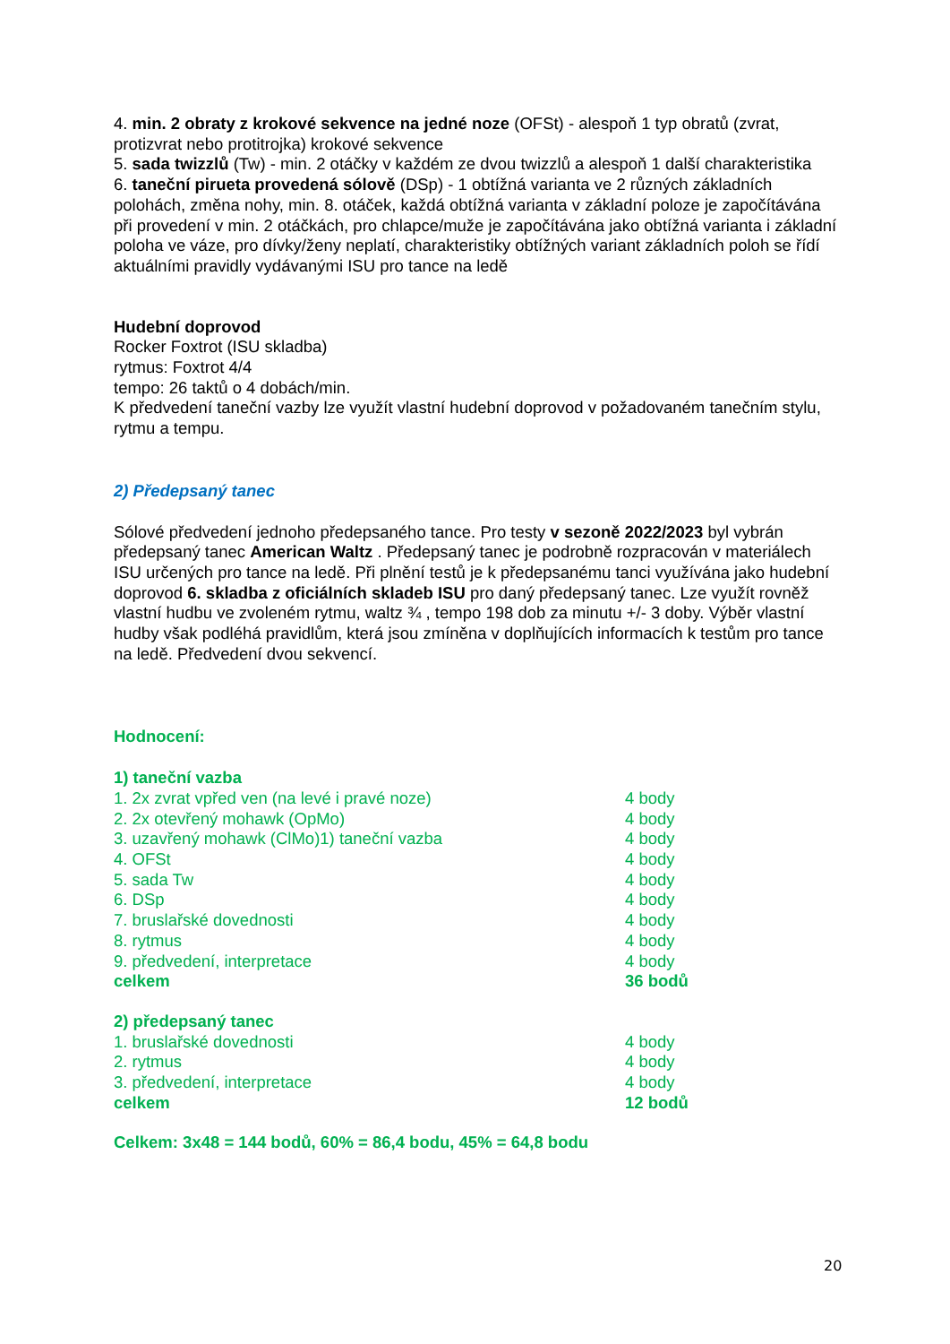4. min. 2 obraty z krokové sekvence na jedné noze (OFSt) - alespoň 1 typ obratů (zvrat, protizvrat nebo protitrojka) krokové sekvence
5. sada twizzlů (Tw) - min. 2 otáčky v každém ze dvou twizzlů a alespoň 1 další charakteristika
6. taneční pirueta provedená sólově (DSp) - 1 obtížná varianta ve 2 různých základních polohách, změna nohy, min. 8. otáček, každá obtížná varianta v základní poloze je započítávána při provedení v min. 2 otáčkách, pro chlapce/muže je započítávána jako obtížná varianta i základní poloha ve váze, pro dívky/ženy neplatí, charakteristiky obtížných variant základních poloh se řídí aktuálními pravidly vydávanými ISU pro tance na ledě
Hudební doprovod
Rocker Foxtrot (ISU skladba)
rytmus: Foxtrot 4/4
tempo: 26 taktů o 4 dobách/min.
K předvedení taneční vazby lze využít vlastní hudební doprovod v požadovaném tanečním stylu, rytmu a tempu.
2) Předepsaný tanec
Sólové předvedení jednoho předepsaného tance. Pro testy v sezoně 2022/2023 byl vybrán předepsaný tanec American Waltz . Předepsaný tanec je podrobně rozpracován v materiálech ISU určených pro tance na ledě. Při plnění testů je k předepsanému tanci využívána jako hudební doprovod 6. skladba z oficiálních skladeb ISU pro daný předepsaný tanec. Lze využít rovněž vlastní hudbu ve zvoleném rytmu, waltz ¾ , tempo 198 dob za minutu +/- 3 doby. Výběr vlastní hudby však podléhá pravidlům, která jsou zmíněna v doplňujících informacích k testům pro tance na ledě. Předvedení dvou sekvencí.
Hodnocení:
| 1) taneční vazba | |
| 1. 2x zvrat vpřed ven (na levé i pravé noze) | 4 body |
| 2. 2x otevřený mohawk (OpMo) | 4 body |
| 3. uzavřený mohawk (ClMo)1) taneční vazba | 4 body |
| 4. OFSt | 4 body |
| 5. sada Tw | 4 body |
| 6. DSp | 4 body |
| 7. bruslařské dovednosti | 4 body |
| 8. rytmus | 4 body |
| 9. předvedení, interpretace | 4 body |
| celkem | 36 bodů |
| 2) předepsaný tanec | |
| 1. bruslařské dovednosti | 4 body |
| 2. rytmus | 4 body |
| 3. předvedení, interpretace | 4 body |
| celkem | 12 bodů |
Celkem: 3x48 = 144 bodů, 60% = 86,4 bodu, 45% = 64,8 bodu
20